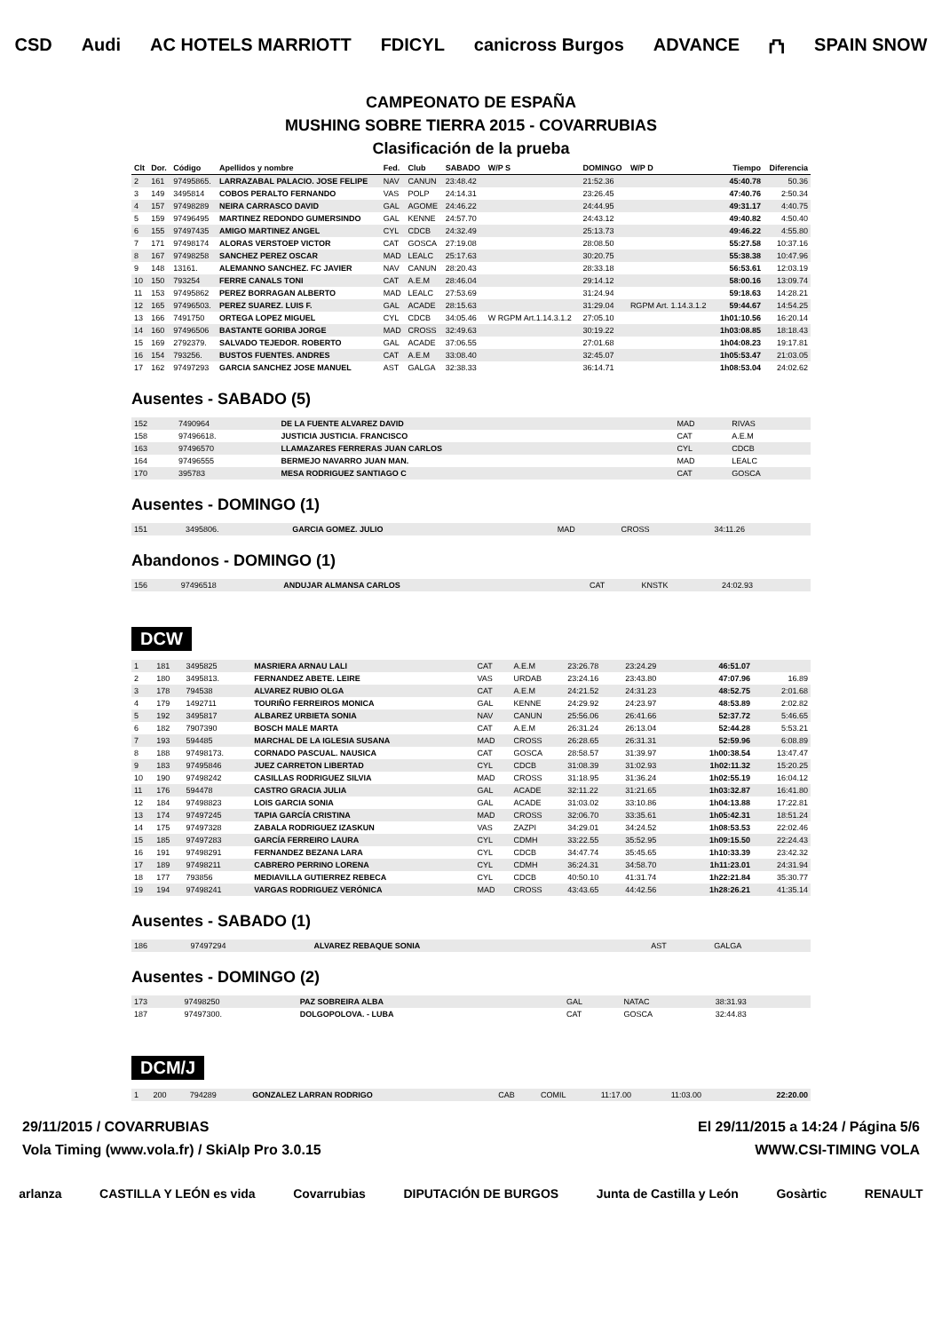CSD Audi AC HOTELS MARRIOTT FDICYL canicross Burgos ADVANCE ⛫ SPAIN SNOW
CAMPEONATO DE ESPAÑA
MUSHING SOBRE TIERRA 2015 - COVARRUBIAS
Clasificación de la prueba
| Clt | Dor. | Código | Apellidos y nombre | Fed. | Club | SABADO | W/P S | DOMINGO | W/P D | Tiempo | Diferencia |
| --- | --- | --- | --- | --- | --- | --- | --- | --- | --- | --- | --- |
| 2 | 161 | 97495865. | LARRAZABAL PALACIO. JOSE FELIPE | NAV | CANUN | 23:48.42 | | 21:52.36 | | 45:40.78 | 50.36 |
| 3 | 149 | 3495814 | COBOS PERALTO FERNANDO | VAS | POLP | 24:14.31 | | 23:26.45 | | 47:40.76 | 2:50.34 |
| 4 | 157 | 97498289 | NEIRA CARRASCO DAVID | GAL | AGOME | 24:46.22 | | 24:44.95 | | 49:31.17 | 4:40.75 |
| 5 | 159 | 97496495 | MARTINEZ REDONDO GUMERSINDO | GAL | KENNE | 24:57.70 | | 24:43.12 | | 49:40.82 | 4:50.40 |
| 6 | 155 | 97497435 | AMIGO MARTINEZ ANGEL | CYL | CDCB | 24:32.49 | | 25:13.73 | | 49:46.22 | 4:55.80 |
| 7 | 171 | 97498174 | ALORAS VERSTOEP VICTOR | CAT | GOSCA | 27:19.08 | | 28:08.50 | | 55:27.58 | 10:37.16 |
| 8 | 167 | 97498258 | SANCHEZ PEREZ OSCAR | MAD | LEALC | 25:17.63 | | 30:20.75 | | 55:38.38 | 10:47.96 |
| 9 | 148 | 13161. | ALEMANNO SANCHEZ. FC JAVIER | NAV | CANUN | 28:20.43 | | 28:33.18 | | 56:53.61 | 12:03.19 |
| 10 | 150 | 793254 | FERRE CANALS TONI | CAT | A.E.M | 28:46.04 | | 29:14.12 | | 58:00.16 | 13:09.74 |
| 11 | 153 | 97495862 | PEREZ BORRAGAN ALBERTO | MAD | LEALC | 27:53.69 | | 31:24.94 | | 59:18.63 | 14:28.21 |
| 12 | 165 | 97496503. | PEREZ SUAREZ. LUIS F. | GAL | ACADE | 28:15.63 | | 31:29.04 | RGPM Art. 1.14.3.1.2 | 59:44.67 | 14:54.25 |
| 13 | 166 | 7491750 | ORTEGA LOPEZ MIGUEL | CYL | CDCB | 34:05.46 | W RGPM Art.1.14.3.1.2 | 27:05.10 | | 1h01:10.56 | 16:20.14 |
| 14 | 160 | 97496506 | BASTANTE GORIBA JORGE | MAD | CROSS | 32:49.63 | | 30:19.22 | | 1h03:08.85 | 18:18.43 |
| 15 | 169 | 2792379. | SALVADO TEJEDOR. ROBERTO | GAL | ACADE | 37:06.55 | | 27:01.68 | | 1h04:08.23 | 19:17.81 |
| 16 | 154 | 793256. | BUSTOS FUENTES. ANDRES | CAT | A.E.M | 33:08.40 | | 32:45.07 | | 1h05:53.47 | 21:03.05 |
| 17 | 162 | 97497293 | GARCIA SANCHEZ JOSE MANUEL | AST | GALGA | 32:38.33 | | 36:14.71 | | 1h08:53.04 | 24:02.62 |
Ausentes - SABADO (5)
| 152 | 7490964 | DE LA FUENTE ALVAREZ DAVID | MAD | RIVAS |
| 158 | 97496618. | JUSTICIA JUSTICIA. FRANCISCO | CAT | A.E.M |
| 163 | 97496570 | LLAMAZARES FERRERAS JUAN CARLOS | CYL | CDCB |
| 164 | 97496555 | BERMEJO NAVARRO JUAN MAN. | MAD | LEALC |
| 170 | 395783 | MESA RODRIGUEZ SANTIAGO C | CAT | GOSCA |
Ausentes - DOMINGO (1)
| 151 | 3495806. | GARCIA GOMEZ. JULIO | MAD | CROSS | 34:11.26 |
Abandonos - DOMINGO (1)
| 156 | 97496518 | ANDUJAR ALMANSA CARLOS | CAT | KNSTK | 24:02.93 |
DCW
| 1 | 181 | 3495825 | MASRIERA ARNAU LALI | CAT | A.E.M | 23:26.78 | 23:24.29 | 46:51.07 | |
| 2 | 180 | 3495813. | FERNANDEZ ABETE. LEIRE | VAS | URDAB | 23:24.16 | 23:43.80 | 47:07.96 | 16.89 |
| 3 | 178 | 794538 | ALVAREZ RUBIO OLGA | CAT | A.E.M | 24:21.52 | 24:31.23 | 48:52.75 | 2:01.68 |
| 4 | 179 | 1492711 | TOURIÑO FERREIROS MONICA | GAL | KENNE | 24:29.92 | 24:23.97 | 48:53.89 | 2:02.82 |
| 5 | 192 | 3495817 | ALBAREZ URBIETA SONIA | NAV | CANUN | 25:56.06 | 26:41.66 | 52:37.72 | 5:46.65 |
| 6 | 182 | 7907390 | BOSCH MALE MARTA | CAT | A.E.M | 26:31.24 | 26:13.04 | 52:44.28 | 5:53.21 |
| 7 | 193 | 594485 | MARCHAL DE LA IGLESIA SUSANA | MAD | CROSS | 26:28.65 | 26:31.31 | 52:59.96 | 6:08.89 |
| 8 | 188 | 97498173. | CORNADO PASCUAL. NAUSICA | CAT | GOSCA | 28:58.57 | 31:39.97 | 1h00:38.54 | 13:47.47 |
| 9 | 183 | 97495846 | JUEZ CARRETON LIBERTAD | CYL | CDCB | 31:08.39 | 31:02.93 | 1h02:11.32 | 15:20.25 |
| 10 | 190 | 97498242 | CASILLAS RODRIGUEZ SILVIA | MAD | CROSS | 31:18.95 | 31:36.24 | 1h02:55.19 | 16:04.12 |
| 11 | 176 | 594478 | CASTRO GRACIA JULIA | GAL | ACADE | 32:11.22 | 31:21.65 | 1h03:32.87 | 16:41.80 |
| 12 | 184 | 97498823 | LOIS GARCIA SONIA | GAL | ACADE | 31:03.02 | 33:10.86 | 1h04:13.88 | 17:22.81 |
| 13 | 174 | 97497245 | TAPIA GARCÍA CRISTINA | MAD | CROSS | 32:06.70 | 33:35.61 | 1h05:42.31 | 18:51.24 |
| 14 | 175 | 97497328 | ZABALA RODRIGUEZ IZASKUN | VAS | ZAZPI | 34:29.01 | 34:24.52 | 1h08:53.53 | 22:02.46 |
| 15 | 185 | 97497283 | GARCÍA FERREIRO LAURA | CYL | CDMH | 33:22.55 | 35:52.95 | 1h09:15.50 | 22:24.43 |
| 16 | 191 | 97498291 | FERNANDEZ BEZANA LARA | CYL | CDCB | 34:47.74 | 35:45.65 | 1h10:33.39 | 23:42.32 |
| 17 | 189 | 97498211 | CABRERO PERRINO LORENA | CYL | CDMH | 36:24.31 | 34:58.70 | 1h11:23.01 | 24:31.94 |
| 18 | 177 | 793856 | MEDIAVILLA GUTIERREZ REBECA | CYL | CDCB | 40:50.10 | 41:31.74 | 1h22:21.84 | 35:30.77 |
| 19 | 194 | 97498241 | VARGAS RODRIGUEZ VERÓNICA | MAD | CROSS | 43:43.65 | 44:42.56 | 1h28:26.21 | 41:35.14 |
Ausentes - SABADO (1)
| 186 | 97497294 | ALVAREZ REBAQUE SONIA | AST | GALGA |
Ausentes - DOMINGO (2)
| 173 | 97498250 | PAZ SOBREIRA ALBA | GAL | NATAC | 38:31.93 |
| 187 | 97497300. | DOLGOPOLOVA. - LUBA | CAT | GOSCA | 32:44.83 |
DCM/J
| 1 | 200 | 794289 | GONZALEZ LARRAN RODRIGO | CAB | COMIL | 11:17.00 | 11:03.00 | 22:20.00 |
29/11/2015 / COVARRUBIAS El 29/11/2015 a 14:24 / Página 5/6
Vola Timing (www.vola.fr) / SkiAlp Pro 3.0.15 WWW.CSI-TIMING VOLA
arlanza CASTILLA Y LEÓN es vida Covarrubias DIPUTACIÓN DE BURGOS Junta de Castilla y León Gosàrtic RENAULT